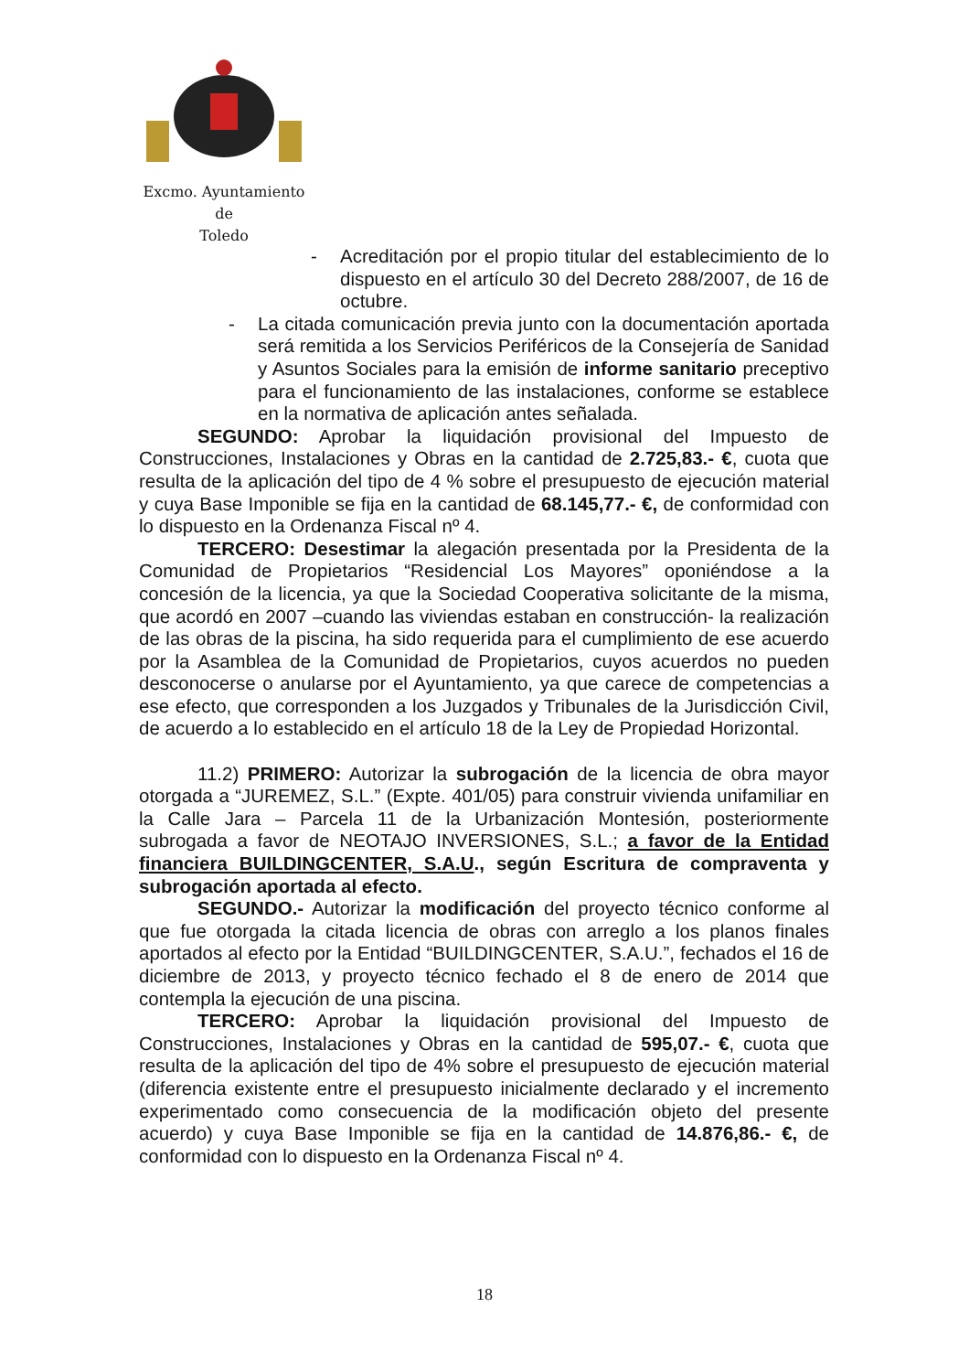Excmo. Ayuntamiento
de
Toledo
- Acreditación por el propio titular del establecimiento de lo dispuesto en el artículo 30 del Decreto 288/2007, de 16 de octubre.
- La citada comunicación previa junto con la documentación aportada será remitida a los Servicios Periféricos de la Consejería de Sanidad y Asuntos Sociales para la emisión de informe sanitario preceptivo para el funcionamiento de las instalaciones, conforme se establece en la normativa de aplicación antes señalada.
SEGUNDO: Aprobar la liquidación provisional del Impuesto de Construcciones, Instalaciones y Obras en la cantidad de 2.725,83.- €, cuota que resulta de la aplicación del tipo de 4 % sobre el presupuesto de ejecución material y cuya Base Imponible se fija en la cantidad de 68.145,77.- €, de conformidad con lo dispuesto en la Ordenanza Fiscal nº 4.
TERCERO: Desestimar la alegación presentada por la Presidenta de la Comunidad de Propietarios “Residencial Los Mayores” oponiéndose a la concesión de la licencia, ya que la Sociedad Cooperativa solicitante de la misma, que acordó en 2007 –cuando las viviendas estaban en construcción- la realización de las obras de la piscina, ha sido requerida para el cumplimiento de ese acuerdo por la Asamblea de la Comunidad de Propietarios, cuyos acuerdos no pueden desconocerse o anularse por el Ayuntamiento, ya que carece de competencias a ese efecto, que corresponden a los Juzgados y Tribunales de la Jurisdicción Civil, de acuerdo a lo establecido en el artículo 18 de la Ley de Propiedad Horizontal.
11.2) PRIMERO: Autorizar la subrogación de la licencia de obra mayor otorgada a “JUREMEZ, S.L.” (Expte. 401/05) para construir vivienda unifamiliar en la Calle Jara – Parcela 11 de la Urbanización Montesión, posteriormente subrogada a favor de NEOTAJO INVERSIONES, S.L.; a favor de la Entidad financiera BUILDINGCENTER, S.A.U., según Escritura de compraventa y subrogación aportada al efecto.
SEGUNDO.- Autorizar la modificación del proyecto técnico conforme al que fue otorgada la citada licencia de obras con arreglo a los planos finales aportados al efecto por la Entidad “BUILDINGCENTER, S.A.U.”, fechados el 16 de diciembre de 2013, y proyecto técnico fechado el 8 de enero de 2014 que contempla la ejecución de una piscina.
TERCERO: Aprobar la liquidación provisional del Impuesto de Construcciones, Instalaciones y Obras en la cantidad de 595,07.- €, cuota que resulta de la aplicación del tipo de 4% sobre el presupuesto de ejecución material (diferencia existente entre el presupuesto inicialmente declarado y el incremento experimentado como consecuencia de la modificación objeto del presente acuerdo) y cuya Base Imponible se fija en la cantidad de 14.876,86.- €, de conformidad con lo dispuesto en la Ordenanza Fiscal nº 4.
18